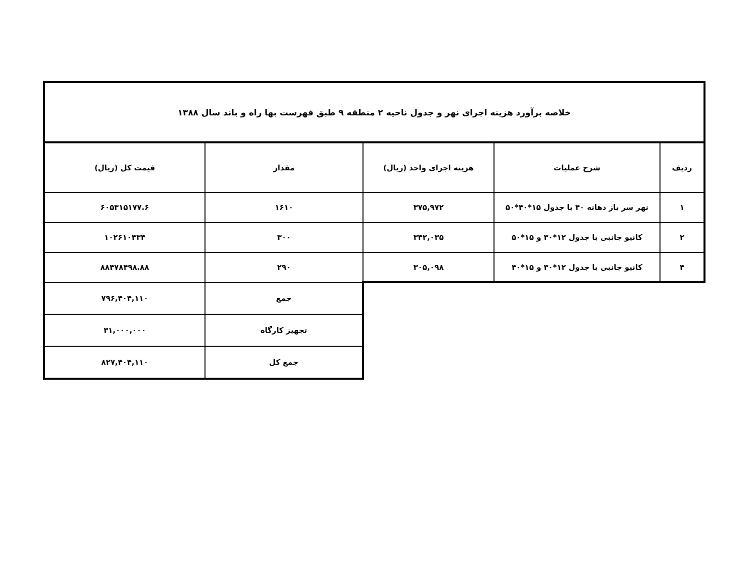| خلاصه برآورد هزینه اجرای نهر و جدول ناحیه ۲ منطقه ۹ طبق فهرست بها راه و باند سال ۱۳۸۸ | | | | |
| --- | --- | --- | --- | --- |
| ردیف | شرح عملیات | هزینه اجرای واحد (ریال) | مقدار | قیمت کل (ریال) |
| ۱ | نهر سر باز دهانه ۴۰ با جدول ۱۵*۴۰*۵۰ | ۳۷۵,۹۷۲ | ۱۶۱۰ | ۶۰۵۳۱۵۱۷۷.۶ |
| ۲ | کانیو جانبی با جدول ۱۲*۳۰ و ۱۵*۵۰ | ۳۴۲,۰۳۵ | ۳۰۰ | ۱۰۲۶۱۰۴۳۴ |
| ۴ | کانیو جانبی با جدول ۱۲*۳۰ و ۱۵*۴۰ | ۳۰۵,۰۹۸ | ۲۹۰ | ۸۸۴۷۸۴۹۸.۸۸ |
| | | | جمع | ۷۹۶,۴۰۴,۱۱۰ |
| | | | تجهیز کارگاه | ۳۱,۰۰۰,۰۰۰ |
| | | | جمع کل | ۸۲۷,۴۰۴,۱۱۰ |